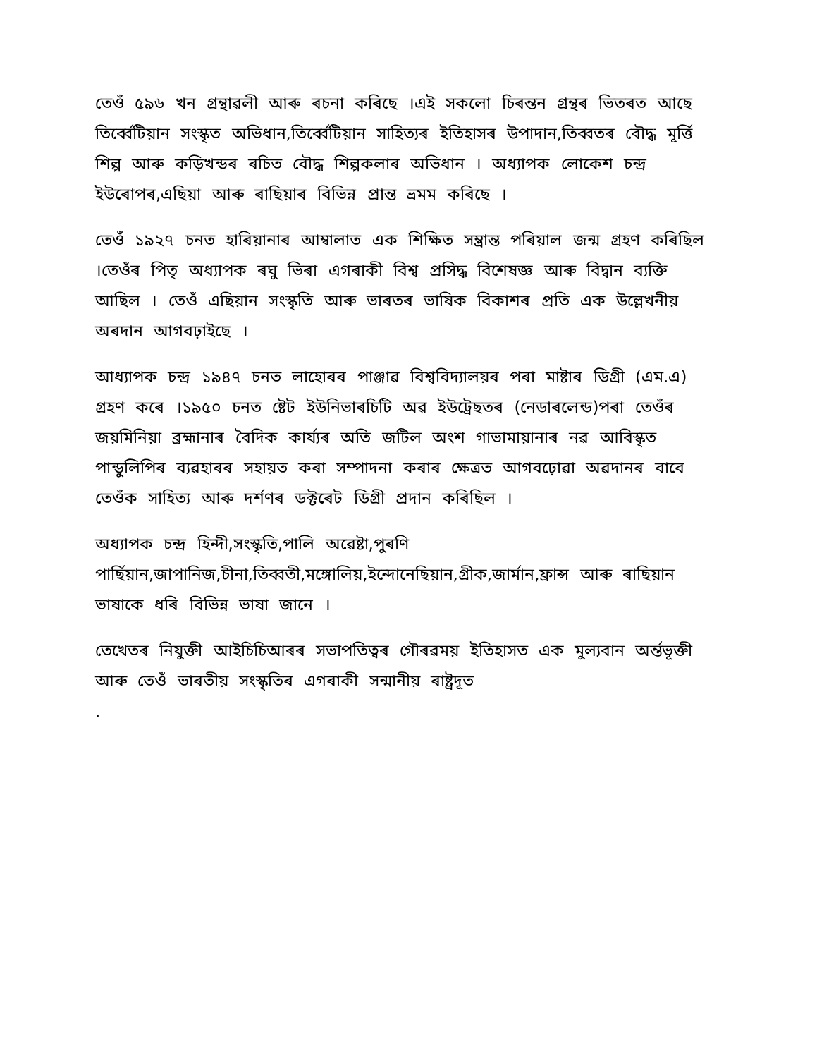তেওঁ ৫৯৬ খন গ্ৰন্থাৱলী আৰু ৰচনা কৰিছে ।এই সকলো চিৰন্তন গ্ৰন্থৰ ভিতৰত আছে তিৰ্ব্বেটিয়ান সংস্কৃত অভিধান,তিৰ্ব্বেটিয়ান সাহিত্যৰ ইতিহাসৰ উপাদান,তিব্বতৰ বৌদ্ধ মূৰ্ত্তি শিল্প আৰু কড়িখন্ডৰ ৰচিত বৌদ্ধ শিল্পকলাৰ অভিধান । অধ্যাপক লোকেশ চন্দ্ৰ ইউৰোপৰ,এছিয়া আৰু ৰাছিয়াৰ বিভিন্ন প্ৰান্ত ভ্ৰমম কৰিছে ।
তেওঁ ১৯২৭ চনত হাৰিয়ানাৰ আম্বালাত এক শিক্ষিত সম্ভ্ৰান্ত পৰিয়াল জন্ম গ্ৰহণ কৰিছিল ।তেওঁৰ পিতৃ অধ্যাপক ৰঘু ভিৰা এগৰাকী বিশ্ব প্ৰসিদ্ধ বিশেষজ্ঞ আৰু বিদ্বান ব্যক্তি আছিল । তেওঁ এছিয়ান সংস্কৃতি আৰু ভাৰতৰ ভাষিক বিকাশৰ প্ৰতি এক উল্লেখনীয় অৰদান আগবঢ়াইছে ।
আধ্যাপক চন্দ্ৰ ১৯৪৭ চনত লাহোৰৰ পাঞ্জাৱ বিশ্ববিদ্যালয়ৰ পৰা মাষ্টাৰ ডিগ্ৰী (এম.এ) গ্ৰহণ কৰে ।১৯৫০ চনত ষ্টেট ইউনিভাৰচিটি অৱ ইউট্ৰেছতৰ (নেডাৰলেন্ড)পৰা তেওঁৰ জয়মিনিয়া ব্ৰহ্মানাৰ বৈদিক কাৰ্য্যৰ অতি জটিল অংশ গাভামায়ানাৰ নৱ আবিস্কৃত পান্ডুলিপিৰ ব্যৱহাৰৰ সহায়ত কৰা সম্পাদনা কৰাৰ ক্ষেত্ৰত আগবঢ়োৱা অৱদানৰ বাবে তেওঁক সাহিত্য আৰু দৰ্শণৰ ডক্টৰেট ডিগ্ৰী প্ৰদান কৰিছিল ।
অধ্যাপক চন্দ্ৰ হিন্দী,সংস্কৃতি,পালি অৱেষ্টা,পুৰণি পাৰ্ছিয়ান,জাপানিজ,চীনা,তিব্বতী,মঙ্গোলিয়,ইন্দোনেছিয়ান,গ্ৰীক,জাৰ্মান,ফ্ৰান্স আৰু ৰাছিয়ান ভাষাকে ধৰি বিভিন্ন ভাষা জানে ।
তেখেতৰ নিযুক্তী আইচিচিআৰৰ সভাপতিত্বৰ গৌৰৱময় ইতিহাসত এক মুল্যবান অৰ্ন্তভূক্তী আৰু তেওঁ ভাৰতীয় সংস্কৃতিৰ এগৰাকী সন্মানীয় ৰাষ্ট্ৰদূত
.